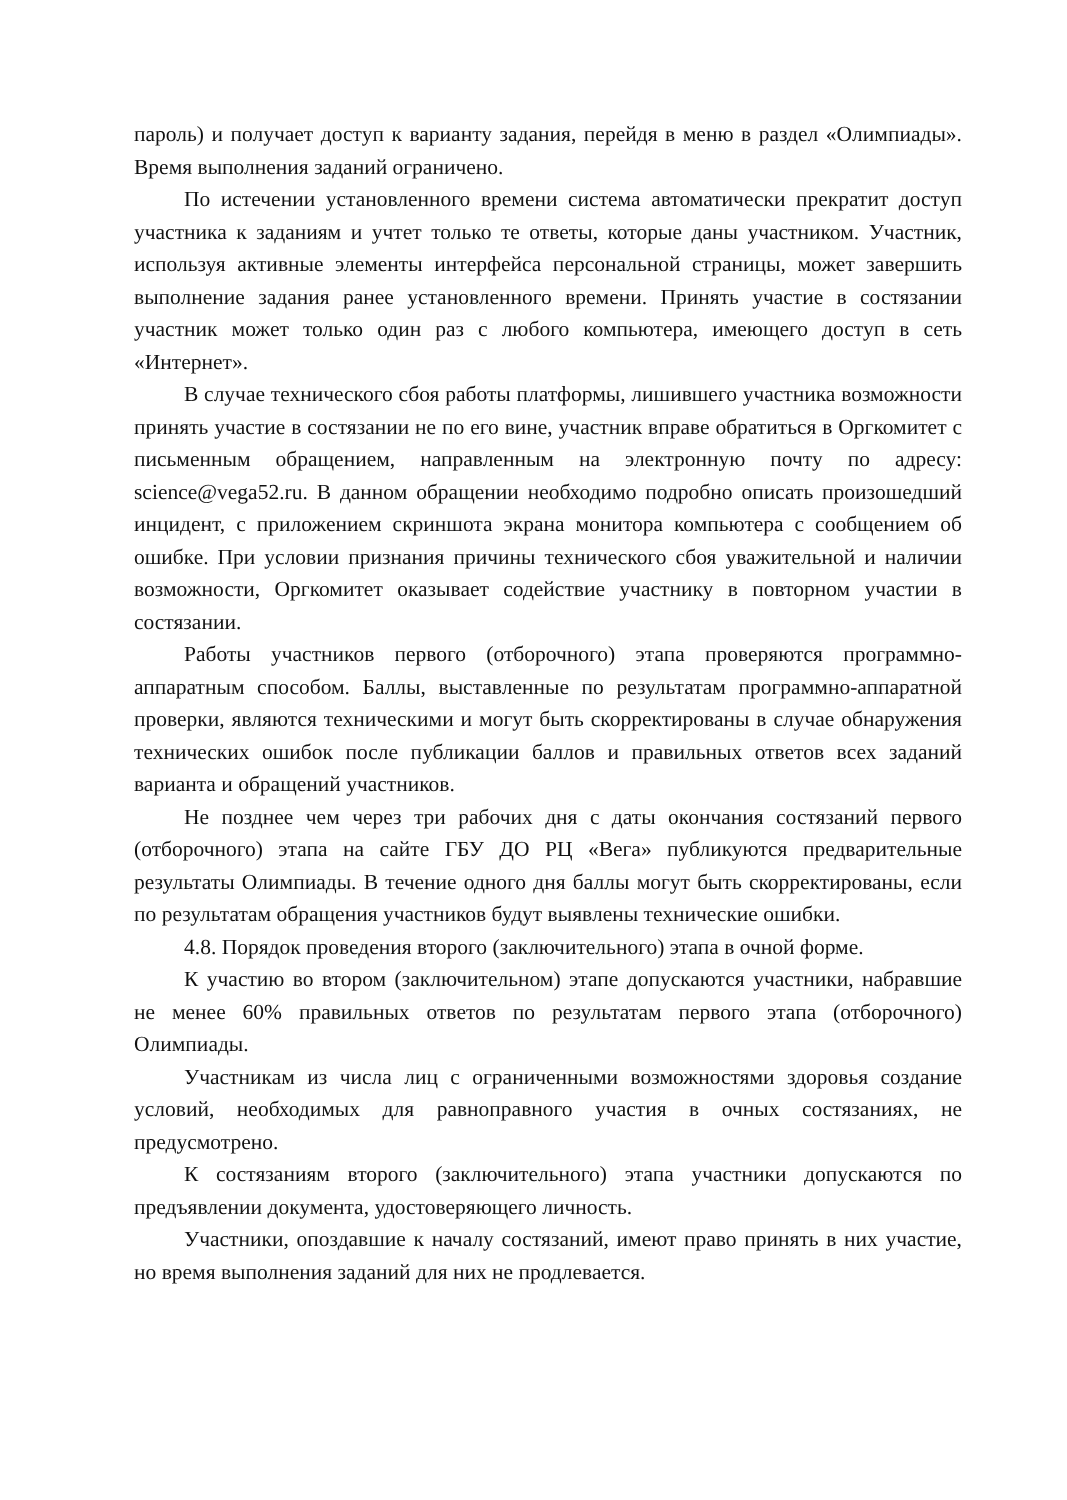пароль) и получает доступ к варианту задания, перейдя в меню в раздел «Олимпиады». Время выполнения заданий ограничено.
По истечении установленного времени система автоматически прекратит доступ участника к заданиям и учтет только те ответы, которые даны участником. Участник, используя активные элементы интерфейса персональной страницы, может завершить выполнение задания ранее установленного времени. Принять участие в состязании участник может только один раз с любого компьютера, имеющего доступ в сеть «Интернет».
В случае технического сбоя работы платформы, лишившего участника возможности принять участие в состязании не по его вине, участник вправе обратиться в Оргкомитет с письменным обращением, направленным на электронную почту по адресу: science@vega52.ru. В данном обращении необходимо подробно описать произошедший инцидент, с приложением скриншота экрана монитора компьютера с сообщением об ошибке. При условии признания причины технического сбоя уважительной и наличии возможности, Оргкомитет оказывает содействие участнику в повторном участии в состязании.
Работы участников первого (отборочного) этапа проверяются программно-аппаратным способом. Баллы, выставленные по результатам программно-аппаратной проверки, являются техническими и могут быть скорректированы в случае обнаружения технических ошибок после публикации баллов и правильных ответов всех заданий варианта и обращений участников.
Не позднее чем через три рабочих дня с даты окончания состязаний первого (отборочного) этапа на сайте ГБУ ДО РЦ «Вега» публикуются предварительные результаты Олимпиады. В течение одного дня баллы могут быть скорректированы, если по результатам обращения участников будут выявлены технические ошибки.
4.8. Порядок проведения второго (заключительного) этапа в очной форме.
К участию во втором (заключительном) этапе допускаются участники, набравшие не менее 60% правильных ответов по результатам первого этапа (отборочного) Олимпиады.
Участникам из числа лиц с ограниченными возможностями здоровья создание условий, необходимых для равноправного участия в очных состязаниях, не предусмотрено.
К состязаниям второго (заключительного) этапа участники допускаются по предъявлении документа, удостоверяющего личность.
Участники, опоздавшие к началу состязаний, имеют право принять в них участие, но время выполнения заданий для них не продлевается.